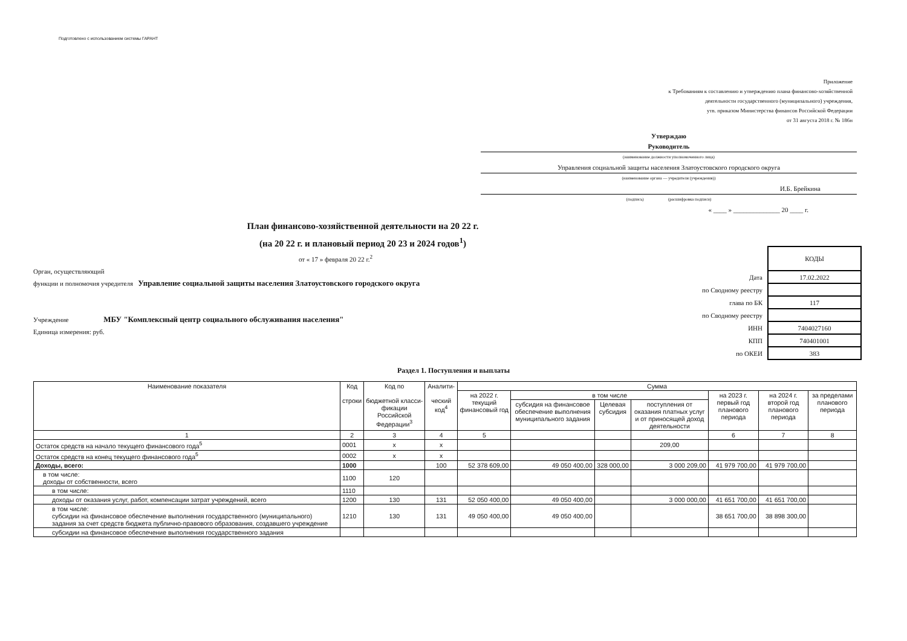Подготовлено с использованием системы ГАРАНТ
Приложение
к Требованиям к составлению и утверждению плана финансово-хозяйственной
деятельности государственного (муниципального) учреждения,
утв. приказом Министерства финансов Российской Федерации
от 31 августа 2018 г. № 186н
Утверждаю
Руководитель
(наименование должности уполномоченного лица)
Управления социальной защиты населения Златоустовского городского округа
(наименование органа — учредителя (учреждения))
И.Б. Брейкина
(подпись) (расшифровка подписи)
« ____ » ______________ 20 ____ г.
План финансово-хозяйственной деятельности на 20 22 г.
(на 20 22 г. и плановый период 20 23 и 2024 годов<sup>1</sup>)
от « 17 » февраля 20 22 г.<sup>2</sup>
Орган, осуществляющий
функции и полномочия учредителя Управление социальной защиты населения Златоустовского городского округа
Учреждение МБУ "Комплексный центр социального обслуживания населения"
Единица измерения: руб.
| | КОДЫ |
| Дата | 17.02.2022 |
| по Сводному реестру | |
| глава по БК | 117 |
| по Сводному реестру | |
| ИНН | 7404027160 |
| КПП | 740401001 |
| по ОКЕИ | 383 |
Раздел 1. Поступления и выплаты
| Наименование показателя | Код строки | Код по бюджетной класси-фикации Российской Федерации<sup>3</sup> | Аналити- ческий код<sup>4</sup> | Сумма | | | | | | |
| --- | --- | --- | --- | --- | --- | --- | --- | --- | --- | --- |
| | | | | на 2022 г. текущий финансовый год | в том числе | | | на 2023 г. первый год планового периода | на 2024 г. второй год планового периода | за пределами планового периода |
| | | | | | субсидия на финансовое обеспечение выполнения муниципального задания | Целевая субсидия | поступления от оказания платных услуг и от приносящей доход деятельности | | | |
| 1 | 2 | 3 | 4 | 5 | | | | 6 | 7 | 8 |
| Остаток средств на начало текущего финансового года<sup>5</sup> | 0001 | x | x | | | | 209,00 | | | |
| Остаток средств на конец текущего финансового года<sup>5</sup> | 0002 | x | x | | | | | | | |
| Доходы, всего: | 1000 | | 100 | 52 378 609,00 | 49 050 400,00 | 328 000,00 | 3 000 209,00 | 41 979 700,00 | 41 979 700,00 | |
| в том числе: доходы от собственности, всего | 1100 | 120 | | | | | | | | |
| в том числе: | 1110 | | | | | | | | | |
| доходы от оказания услуг, работ, компенсации затрат учреждений, всего | 1200 | 130 | 131 | 52 050 400,00 | 49 050 400,00 | | 3 000 000,00 | 41 651 700,00 | 41 651 700,00 | |
| в том числе: субсидии на финансовое обеспечение выполнения государственного (муниципального) задания за счет средств бюджета публично-правового образования, создавшего учреждение | 1210 | 130 | 131 | 49 050 400,00 | 49 050 400,00 | | | 38 651 700,00 | 38 898 300,00 | |
| субсидии на финансовое обеспечение выполнения государственного задания | | | | | | | | | | |